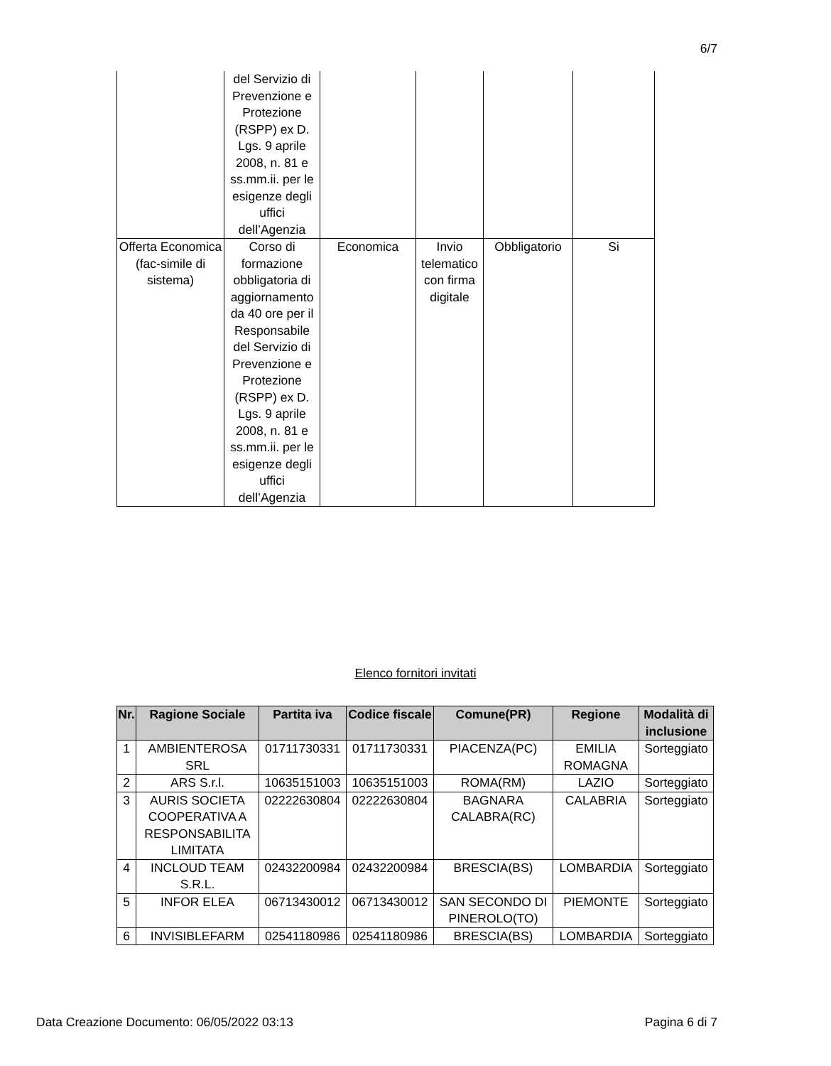6/7
| | del Servizio di Prevenzione e Protezione (RSPP) ex D. Lgs. 9 aprile 2008, n. 81 e ss.mm.ii. per le esigenze degli uffici dell’Agenzia | | | | |
| Offerta Economica (fac-simile di sistema) | Corso di formazione obbligatoria di aggiornamento da 40 ore per il Responsabile del Servizio di Prevenzione e Protezione (RSPP) ex D. Lgs. 9 aprile 2008, n. 81 e ss.mm.ii. per le esigenze degli uffici dell’Agenzia | Economica | Invio telematico con firma digitale | Obbligatorio | Si |
Elenco fornitori invitati
| Nr. | Ragione Sociale | Partita iva | Codice fiscale | Comune(PR) | Regione | Modalità di inclusione |
| --- | --- | --- | --- | --- | --- | --- |
| 1 | AMBIENTEROSA SRL | 01711730331 | 01711730331 | PIACENZA(PC) | EMILIA ROMAGNA | Sorteggiato |
| 2 | ARS S.r.l. | 10635151003 | 10635151003 | ROMA(RM) | LAZIO | Sorteggiato |
| 3 | AURIS SOCIETA COOPERATIVA A RESPONSABILITA LIMITATA | 02222630804 | 02222630804 | BAGNARA CALABRA(RC) | CALABRIA | Sorteggiato |
| 4 | INCLOUD TEAM S.R.L. | 02432200984 | 02432200984 | BRESCIA(BS) | LOMBARDIA | Sorteggiato |
| 5 | INFOR ELEA | 06713430012 | 06713430012 | SAN SECONDO DI PINEROLO(TO) | PIEMONTE | Sorteggiato |
| 6 | INVISIBLEFARM | 02541180986 | 02541180986 | BRESCIA(BS) | LOMBARDIA | Sorteggiato |
Data Creazione Documento: 06/05/2022 03:13 Pagina 6 di 7